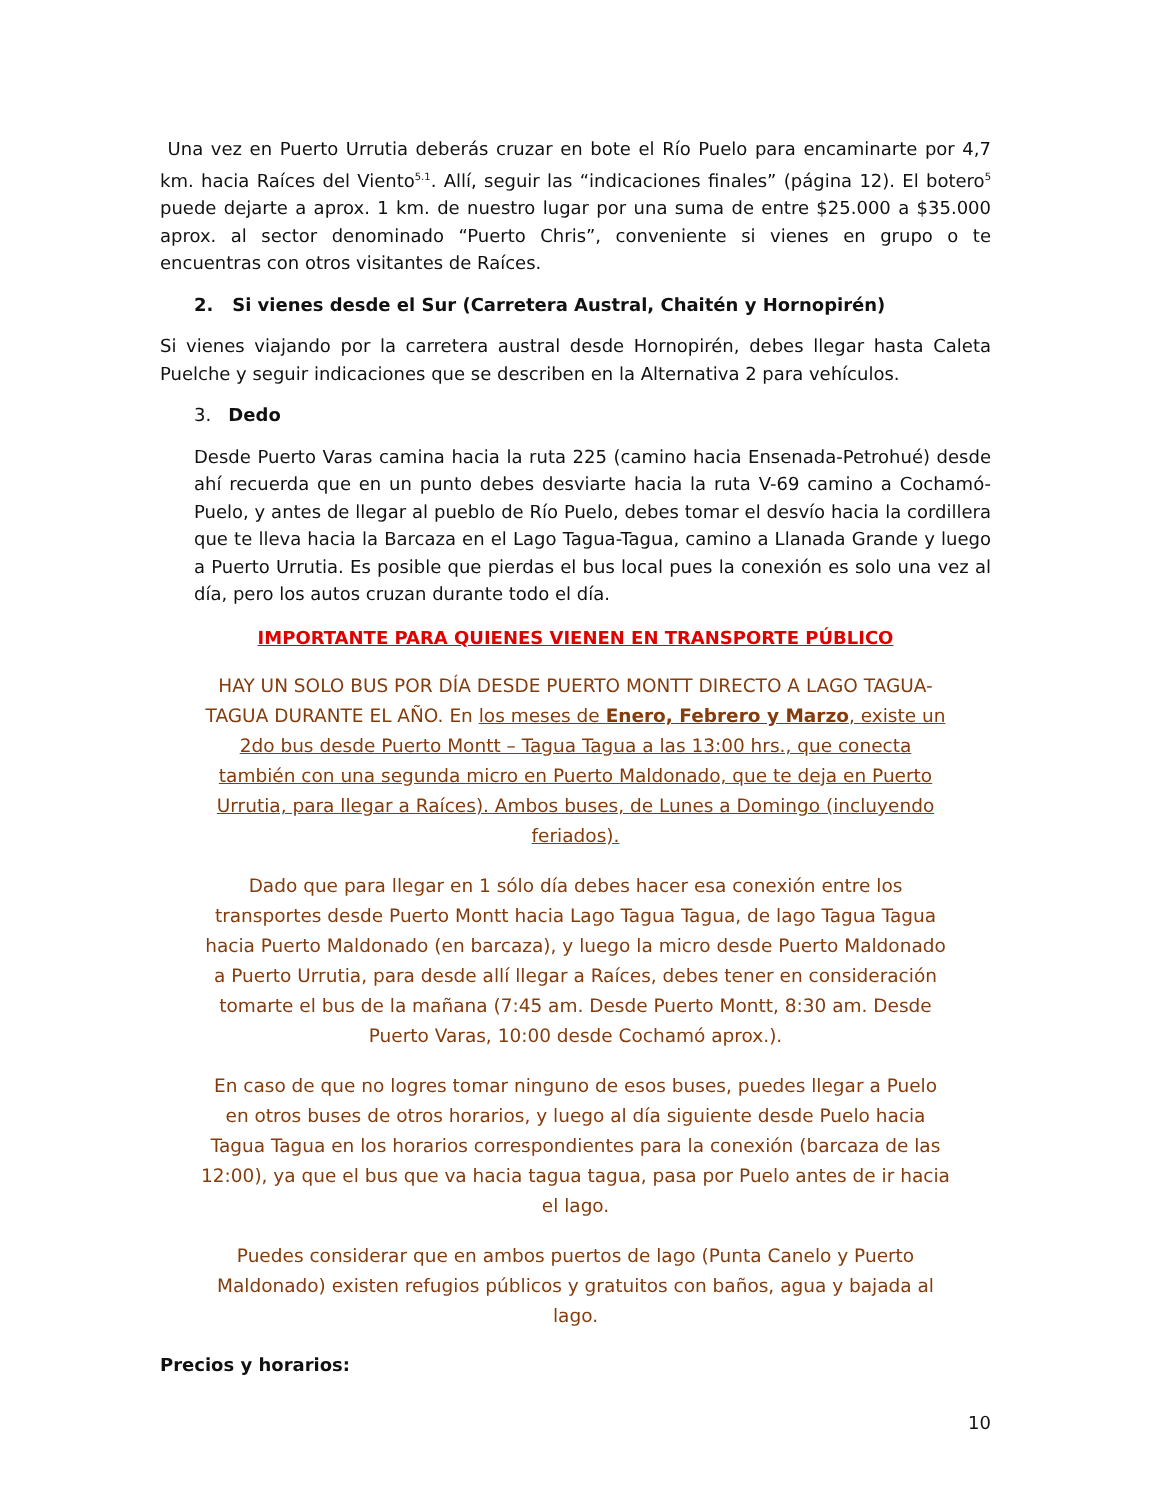Una vez en Puerto Urrutia deberás cruzar en bote el Río Puelo para encaminarte por 4,7 km. hacia Raíces del Viento<sup>5.1</sup>. Allí, seguir las “indicaciones finales” (página 12). El botero<sup>5</sup> puede dejarte a aprox. 1 km. de nuestro lugar por una suma de entre $25.000 a $35.000 aprox. al sector denominado “Puerto Chris”, conveniente si vienes en grupo o te encuentras con otros visitantes de Raíces.
2. Si vienes desde el Sur (Carretera Austral, Chaitén y Hornopirén)
Si vienes viajando por la carretera austral desde Hornopirén, debes llegar hasta Caleta Puelche y seguir indicaciones que se describen en la Alternativa 2 para vehículos.
3. Dedo
Desde Puerto Varas camina hacia la ruta 225 (camino hacia Ensenada-Petrohué) desde ahí recuerda que en un punto debes desviarte hacia la ruta V-69 camino a Cochamó-Puelo, y antes de llegar al pueblo de Río Puelo, debes tomar el desvío hacia la cordillera que te lleva hacia la Barcaza en el Lago Tagua-Tagua, camino a Llanada Grande y luego a Puerto Urrutia. Es posible que pierdas el bus local pues la conexión es solo una vez al día, pero los autos cruzan durante todo el día.
IMPORTANTE PARA QUIENES VIENEN EN TRANSPORTE PÚBLICO
HAY UN SOLO BUS POR DÍA DESDE PUERTO MONTT DIRECTO A LAGO TAGUA-TAGUA DURANTE EL AÑO. En los meses de Enero, Febrero y Marzo, existe un 2do bus desde Puerto Montt – Tagua Tagua a las 13:00 hrs., que conecta también con una segunda micro en Puerto Maldonado, que te deja en Puerto Urrutia, para llegar a Raíces). Ambos buses, de Lunes a Domingo (incluyendo feriados).
Dado que para llegar en 1 sólo día debes hacer esa conexión entre los transportes desde Puerto Montt hacia Lago Tagua Tagua, de lago Tagua Tagua hacia Puerto Maldonado (en barcaza), y luego la micro desde Puerto Maldonado a Puerto Urrutia, para desde allí llegar a Raíces, debes tener en consideración tomarte el bus de la mañana (7:45 am. Desde Puerto Montt, 8:30 am. Desde Puerto Varas, 10:00 desde Cochamó aprox.).
En caso de que no logres tomar ninguno de esos buses, puedes llegar a Puelo en otros buses de otros horarios, y luego al día siguiente desde Puelo hacia Tagua Tagua en los horarios correspondientes para la conexión (barcaza de las 12:00), ya que el bus que va hacia tagua tagua, pasa por Puelo antes de ir hacia el lago.
Puedes considerar que en ambos puertos de lago (Punta Canelo y Puerto Maldonado) existen refugios públicos y gratuitos con baños, agua y bajada al lago.
Precios y horarios:
10